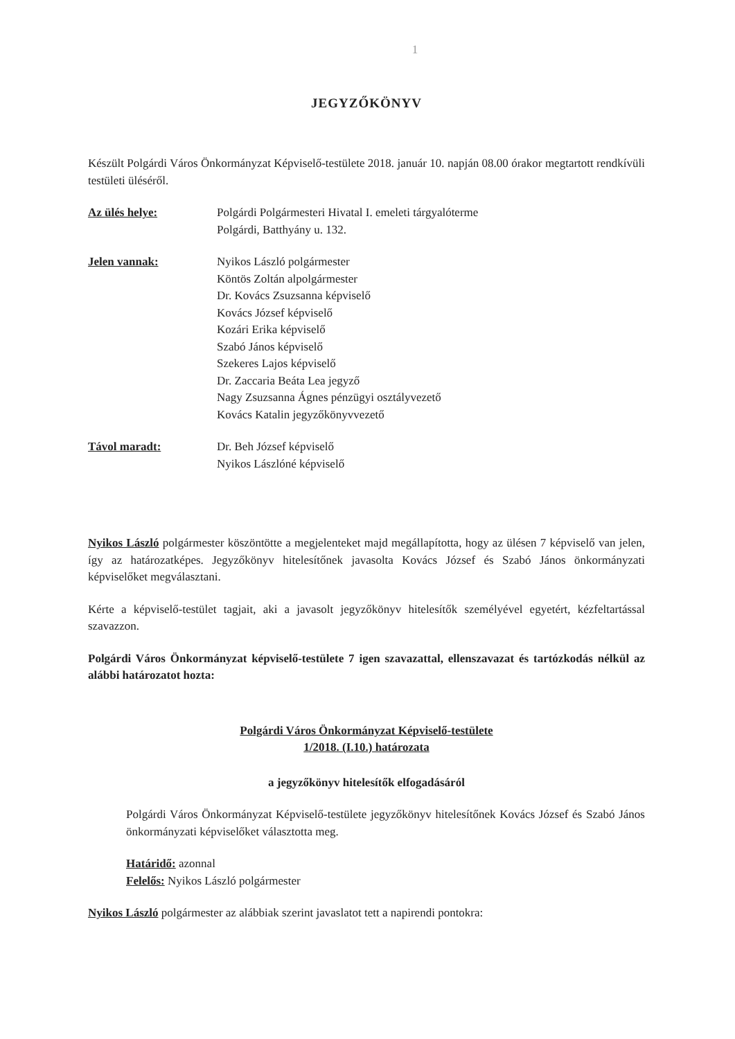1
JEGYZŐKÖNYV
Készült Polgárdi Város Önkormányzat Képviselő-testülete 2018. január 10. napján 08.00 órakor megtartott rendkívüli testületi üléséről.
Az ülés helye: Polgárdi Polgármesteri Hivatal I. emeleti tárgyalóterme
Polgárdi, Batthyány u. 132.
Jelen vannak: Nyikos László polgármester
Köntös Zoltán alpolgármester
Dr. Kovács Zsuzsanna képviselő
Kovács József képviselő
Kozári Erika képviselő
Szabó János képviselő
Szekeres Lajos képviselő
Dr. Zaccaria Beáta Lea jegyző
Nagy Zsuzsanna Ágnes pénzügyi osztályvezető
Kovács Katalin jegyzőkönyvvezető
Távol maradt: Dr. Beh József képviselő
Nyikos Lászlóné képviselő
Nyikos László polgármester köszöntötte a megjelenteket majd megállapította, hogy az ülésen 7 képviselő van jelen, így az határozatképes. Jegyzőkönyv hitelesítőnek javasolta Kovács József és Szabó János önkormányzati képviselőket megválasztani.
Kérte a képviselő-testület tagjait, aki a javasolt jegyzőkönyv hitelesítők személyével egyetért, kézfeltartással szavazzon.
Polgárdi Város Önkormányzat képviselő-testülete 7 igen szavazattal, ellenszavazat és tartózkodás nélkül az alábbi határozatot hozta:
Polgárdi Város Önkormányzat Képviselő-testülete
1/2018. (I.10.) határozata
a jegyzőkönyv hitelesítők elfogadásáról
Polgárdi Város Önkormányzat Képviselő-testülete jegyzőkönyv hitelesítőnek Kovács József és Szabó János önkormányzati képviselőket választotta meg.
Határidő: azonnal
Felelős: Nyikos László polgármester
Nyikos László polgármester az alábbiak szerint javaslatot tett a napirendi pontokra: